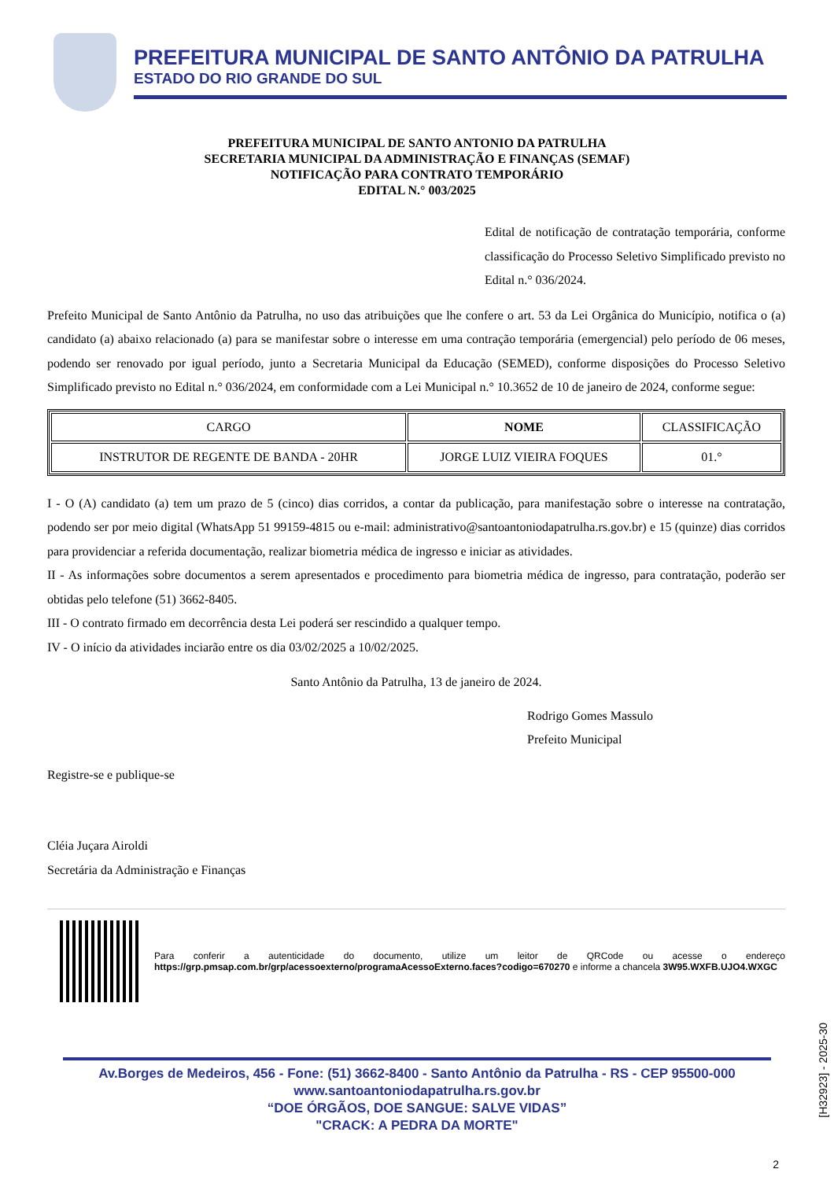PREFEITURA MUNICIPAL DE SANTO ANTÔNIO DA PATRULHA
ESTADO DO RIO GRANDE DO SUL
PREFEITURA MUNICIPAL DE SANTO ANTONIO DA PATRULHA
SECRETARIA MUNICIPAL DA ADMINISTRAÇÃO E FINANÇAS (SEMAF)
NOTIFICAÇÃO PARA CONTRATO TEMPORÁRIO
EDITAL N.° 003/2025
Edital de notificação de contratação temporária, conforme classificação do Processo Seletivo Simplificado previsto no Edital n.° 036/2024.
Prefeito Municipal de Santo Antônio da Patrulha, no uso das atribuições que lhe confere o art. 53 da Lei Orgânica do Município, notifica o (a) candidato (a) abaixo relacionado (a) para se manifestar sobre o interesse em uma contração temporária (emergencial) pelo período de 06 meses, podendo ser renovado por igual período, junto a Secretaria Municipal da Educação (SEMED), conforme disposições do Processo Seletivo Simplificado previsto no Edital n.° 036/2024, em conformidade com a Lei Municipal n.° 10.3652 de 10 de janeiro de 2024, conforme segue:
| CARGO | NOME | CLASSIFICAÇÃO |
| --- | --- | --- |
| INSTRUTOR DE REGENTE DE BANDA - 20HR | JORGE LUIZ VIEIRA FOQUES | 01.° |
I - O (A) candidato (a) tem um prazo de 5 (cinco) dias corridos, a contar da publicação, para manifestação sobre o interesse na contratação, podendo ser por meio digital (WhatsApp 51 99159-4815 ou e-mail: administrativo@santoantoniodapatrulha.rs.gov.br) e 15 (quinze) dias corridos para providenciar a referida documentação, realizar biometria médica de ingresso e iniciar as atividades.
II - As informações sobre documentos a serem apresentados e procedimento para biometria médica de ingresso, para contratação, poderão ser obtidas pelo telefone (51) 3662-8405.
III - O contrato firmado em decorrência desta Lei poderá ser rescindido a qualquer tempo.
IV - O início da atividades inciarão entre os dia 03/02/2025 a 10/02/2025.
Santo Antônio da Patrulha, 13 de janeiro de 2024.
Rodrigo Gomes Massulo
Prefeito Municipal
Registre-se e publique-se
Cléia Juçara Airoldi
Secretária da Administração e Finanças
Para conferir a autenticidade do documento, utilize um leitor de QRCode ou acesse o endereço https://grp.pmsap.com.br/grp/acessoexterno/programaAcessoExterno.faces?codigo=670270 e informe a chancela 3W95.WXFB.UJO4.WXGC
Av.Borges de Medeiros, 456 - Fone: (51) 3662-8400 - Santo Antônio da Patrulha - RS - CEP 95500-000
www.santoantoniodapatrulha.rs.gov.br
“DOE ÓRGÃOS, DOE SANGUE: SALVE VIDAS”
"CRACK: A PEDRA DA MORTE"
[H32923] - 2025-30
2